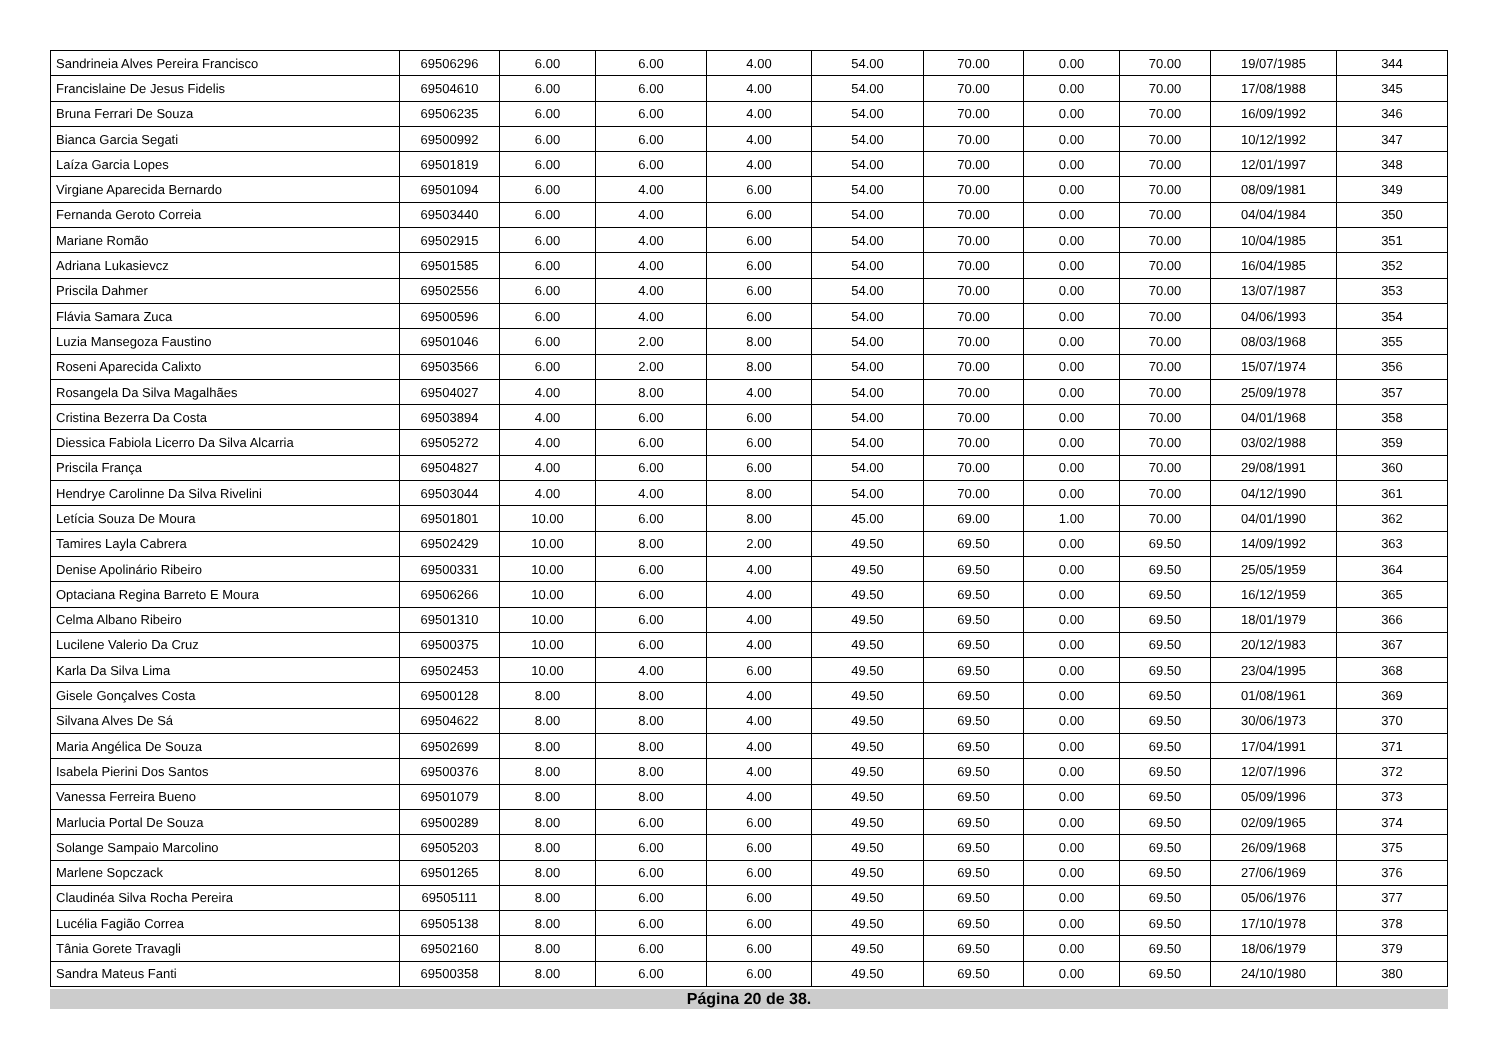| Sandrineia Alves Pereira Francisco | 69506296 | 6.00 | 6.00 | 4.00 | 54.00 | 70.00 | 0.00 | 70.00 | 19/07/1985 | 344 |
| Francislaine De Jesus Fidelis | 69504610 | 6.00 | 6.00 | 4.00 | 54.00 | 70.00 | 0.00 | 70.00 | 17/08/1988 | 345 |
| Bruna Ferrari De Souza | 69506235 | 6.00 | 6.00 | 4.00 | 54.00 | 70.00 | 0.00 | 70.00 | 16/09/1992 | 346 |
| Bianca Garcia Segati | 69500992 | 6.00 | 6.00 | 4.00 | 54.00 | 70.00 | 0.00 | 70.00 | 10/12/1992 | 347 |
| Laíza Garcia Lopes | 69501819 | 6.00 | 6.00 | 4.00 | 54.00 | 70.00 | 0.00 | 70.00 | 12/01/1997 | 348 |
| Virgiane Aparecida Bernardo | 69501094 | 6.00 | 4.00 | 6.00 | 54.00 | 70.00 | 0.00 | 70.00 | 08/09/1981 | 349 |
| Fernanda Geroto Correia | 69503440 | 6.00 | 4.00 | 6.00 | 54.00 | 70.00 | 0.00 | 70.00 | 04/04/1984 | 350 |
| Mariane Romão | 69502915 | 6.00 | 4.00 | 6.00 | 54.00 | 70.00 | 0.00 | 70.00 | 10/04/1985 | 351 |
| Adriana Lukasievcz | 69501585 | 6.00 | 4.00 | 6.00 | 54.00 | 70.00 | 0.00 | 70.00 | 16/04/1985 | 352 |
| Priscila Dahmer | 69502556 | 6.00 | 4.00 | 6.00 | 54.00 | 70.00 | 0.00 | 70.00 | 13/07/1987 | 353 |
| Flávia Samara Zuca | 69500596 | 6.00 | 4.00 | 6.00 | 54.00 | 70.00 | 0.00 | 70.00 | 04/06/1993 | 354 |
| Luzia Mansegoza Faustino | 69501046 | 6.00 | 2.00 | 8.00 | 54.00 | 70.00 | 0.00 | 70.00 | 08/03/1968 | 355 |
| Roseni Aparecida Calixto | 69503566 | 6.00 | 2.00 | 8.00 | 54.00 | 70.00 | 0.00 | 70.00 | 15/07/1974 | 356 |
| Rosangela Da Silva Magalhães | 69504027 | 4.00 | 8.00 | 4.00 | 54.00 | 70.00 | 0.00 | 70.00 | 25/09/1978 | 357 |
| Cristina Bezerra Da Costa | 69503894 | 4.00 | 6.00 | 6.00 | 54.00 | 70.00 | 0.00 | 70.00 | 04/01/1968 | 358 |
| Diessica Fabiola Licerro Da Silva Alcarria | 69505272 | 4.00 | 6.00 | 6.00 | 54.00 | 70.00 | 0.00 | 70.00 | 03/02/1988 | 359 |
| Priscila França | 69504827 | 4.00 | 6.00 | 6.00 | 54.00 | 70.00 | 0.00 | 70.00 | 29/08/1991 | 360 |
| Hendrye Carolinne Da Silva Rivelini | 69503044 | 4.00 | 4.00 | 8.00 | 54.00 | 70.00 | 0.00 | 70.00 | 04/12/1990 | 361 |
| Letícia Souza De Moura | 69501801 | 10.00 | 6.00 | 8.00 | 45.00 | 69.00 | 1.00 | 70.00 | 04/01/1990 | 362 |
| Tamires Layla Cabrera | 69502429 | 10.00 | 8.00 | 2.00 | 49.50 | 69.50 | 0.00 | 69.50 | 14/09/1992 | 363 |
| Denise Apolinário Ribeiro | 69500331 | 10.00 | 6.00 | 4.00 | 49.50 | 69.50 | 0.00 | 69.50 | 25/05/1959 | 364 |
| Optaciana Regina Barreto E Moura | 69506266 | 10.00 | 6.00 | 4.00 | 49.50 | 69.50 | 0.00 | 69.50 | 16/12/1959 | 365 |
| Celma Albano Ribeiro | 69501310 | 10.00 | 6.00 | 4.00 | 49.50 | 69.50 | 0.00 | 69.50 | 18/01/1979 | 366 |
| Lucilene Valerio Da Cruz | 69500375 | 10.00 | 6.00 | 4.00 | 49.50 | 69.50 | 0.00 | 69.50 | 20/12/1983 | 367 |
| Karla Da Silva Lima | 69502453 | 10.00 | 4.00 | 6.00 | 49.50 | 69.50 | 0.00 | 69.50 | 23/04/1995 | 368 |
| Gisele Gonçalves Costa | 69500128 | 8.00 | 8.00 | 4.00 | 49.50 | 69.50 | 0.00 | 69.50 | 01/08/1961 | 369 |
| Silvana Alves De Sá | 69504622 | 8.00 | 8.00 | 4.00 | 49.50 | 69.50 | 0.00 | 69.50 | 30/06/1973 | 370 |
| Maria Angélica De Souza | 69502699 | 8.00 | 8.00 | 4.00 | 49.50 | 69.50 | 0.00 | 69.50 | 17/04/1991 | 371 |
| Isabela Pierini Dos Santos | 69500376 | 8.00 | 8.00 | 4.00 | 49.50 | 69.50 | 0.00 | 69.50 | 12/07/1996 | 372 |
| Vanessa Ferreira Bueno | 69501079 | 8.00 | 8.00 | 4.00 | 49.50 | 69.50 | 0.00 | 69.50 | 05/09/1996 | 373 |
| Marlucia Portal De Souza | 69500289 | 8.00 | 6.00 | 6.00 | 49.50 | 69.50 | 0.00 | 69.50 | 02/09/1965 | 374 |
| Solange Sampaio Marcolino | 69505203 | 8.00 | 6.00 | 6.00 | 49.50 | 69.50 | 0.00 | 69.50 | 26/09/1968 | 375 |
| Marlene Sopczack | 69501265 | 8.00 | 6.00 | 6.00 | 49.50 | 69.50 | 0.00 | 69.50 | 27/06/1969 | 376 |
| Claudinéa Silva Rocha Pereira | 69505111 | 8.00 | 6.00 | 6.00 | 49.50 | 69.50 | 0.00 | 69.50 | 05/06/1976 | 377 |
| Lucélia Fagião Correa | 69505138 | 8.00 | 6.00 | 6.00 | 49.50 | 69.50 | 0.00 | 69.50 | 17/10/1978 | 378 |
| Tânia Gorete Travagli | 69502160 | 8.00 | 6.00 | 6.00 | 49.50 | 69.50 | 0.00 | 69.50 | 18/06/1979 | 379 |
| Sandra Mateus Fanti | 69500358 | 8.00 | 6.00 | 6.00 | 49.50 | 69.50 | 0.00 | 69.50 | 24/10/1980 | 380 |
Página 20 de 38.